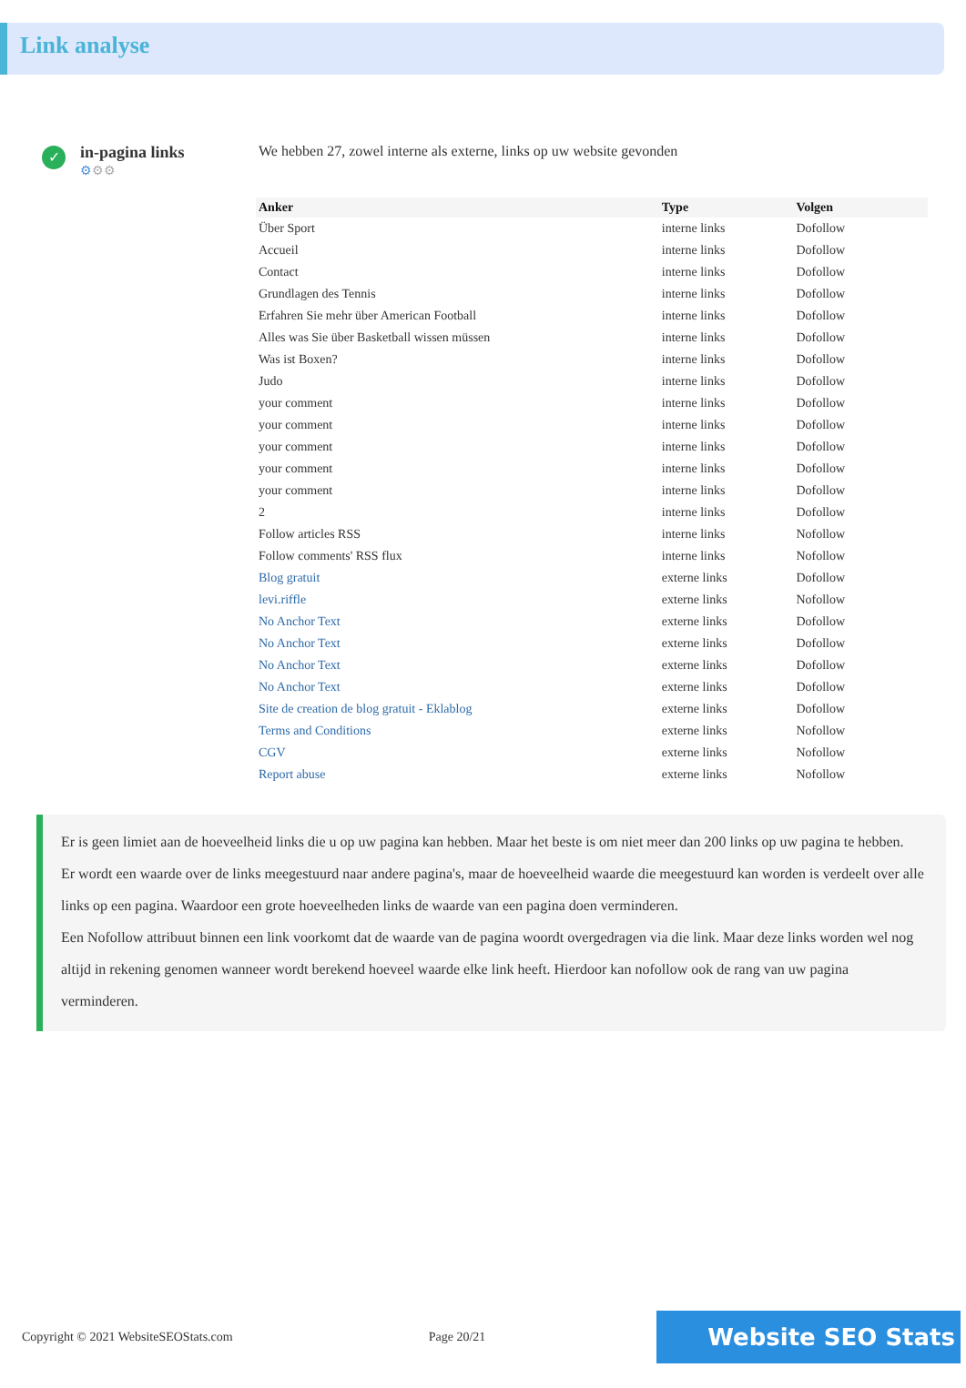Link analyse
✓
in-pagina links
⚙⚙⚙
We hebben 27, zowel interne als externe, links op uw website gevonden
| Anker | Type | Volgen |
| --- | --- | --- |
| Über Sport | interne links | Dofollow |
| Accueil | interne links | Dofollow |
| Contact | interne links | Dofollow |
| Grundlagen des Tennis | interne links | Dofollow |
| Erfahren Sie mehr über American Football | interne links | Dofollow |
| Alles was Sie über Basketball wissen müssen | interne links | Dofollow |
| Was ist Boxen? | interne links | Dofollow |
| Judo | interne links | Dofollow |
| your comment | interne links | Dofollow |
| your comment | interne links | Dofollow |
| your comment | interne links | Dofollow |
| your comment | interne links | Dofollow |
| your comment | interne links | Dofollow |
| 2 | interne links | Dofollow |
| Follow articles RSS | interne links | Nofollow |
| Follow comments' RSS flux | interne links | Nofollow |
| Blog gratuit | externe links | Dofollow |
| levi.riffle | externe links | Nofollow |
| No Anchor Text | externe links | Dofollow |
| No Anchor Text | externe links | Dofollow |
| No Anchor Text | externe links | Dofollow |
| No Anchor Text | externe links | Dofollow |
| Site de creation de blog gratuit - Eklablog | externe links | Dofollow |
| Terms and Conditions | externe links | Nofollow |
| CGV | externe links | Nofollow |
| Report abuse | externe links | Nofollow |
Er is geen limiet aan de hoeveelheid links die u op uw pagina kan hebben. Maar het beste is om niet meer dan 200 links op uw pagina te hebben.
Er wordt een waarde over de links meegestuurd naar andere pagina's, maar de hoeveelheid waarde die meegestuurd kan worden is verdeelt over alle links op een pagina. Waardoor een grote hoeveelheden links de waarde van een pagina doen verminderen.
Een Nofollow attribuut binnen een link voorkomt dat de waarde van de pagina woordt overgedragen via die link. Maar deze links worden wel nog altijd in rekening genomen wanneer wordt berekend hoeveel waarde elke link heeft. Hierdoor kan nofollow ook de rang van uw pagina verminderen.
Copyright © 2021 WebsiteSEOStats.com Page 20/21 Website SEO Stats